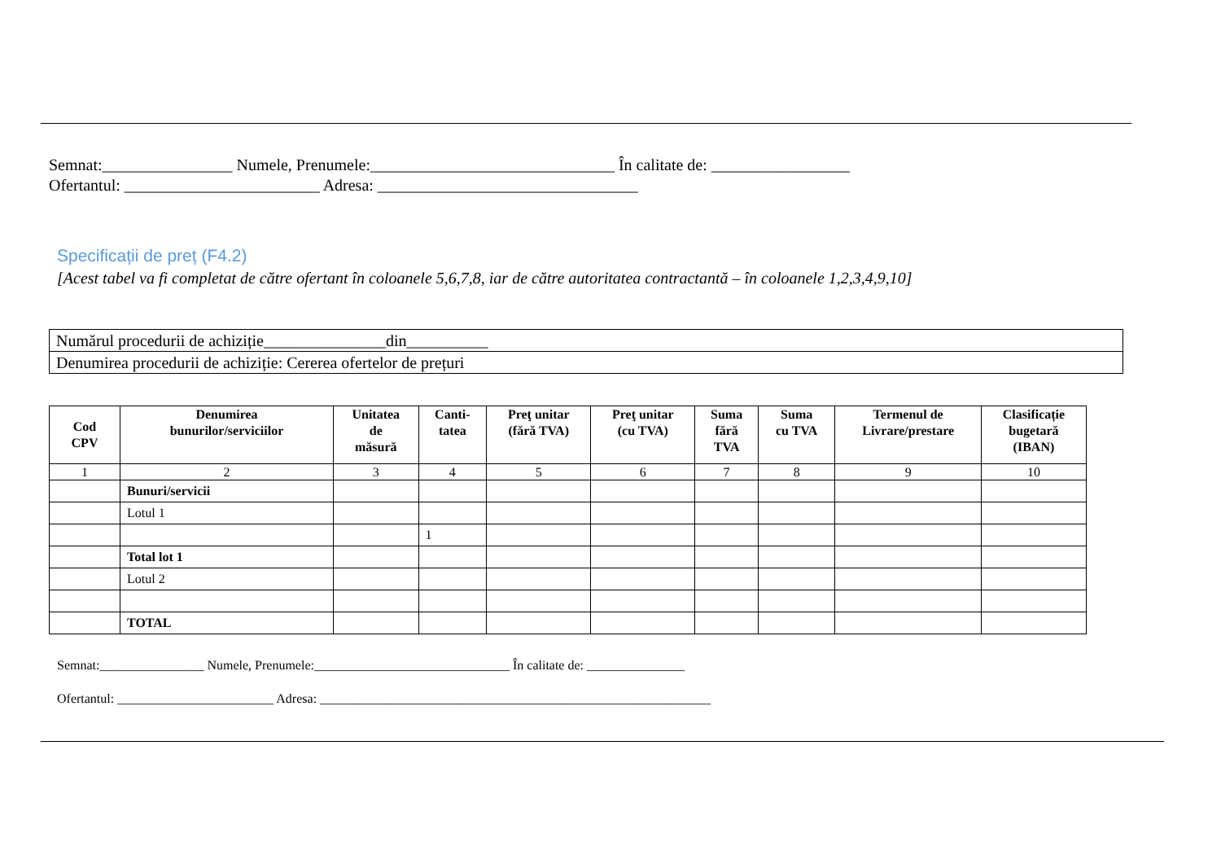Semnat:________________ Numele, Prenumele:______________________________ În calitate de: _________________
Ofertantul: ________________________ Adresa: ________________________________
Specificații de preț (F4.2)
[Acest tabel va fi completat de către ofertant în coloanele 5,6,7,8, iar de către autoritatea contractantă – în coloanele 1,2,3,4,9,10]
| Numărul procedurii de achiziție_______________din__________ |
| Denumirea procedurii de achiziție: Cererea ofertelor de prețuri |
| Cod CPV | Denumirea bunurilor/serviciilor | Unitatea de măsură | Canti- tatea | Preţ unitar (fără TVA) | Preţ unitar (cu TVA) | Suma fără TVA | Suma cu TVA | Termenul de Livrare/prestare | Clasificație bugetară (IBAN) |
| --- | --- | --- | --- | --- | --- | --- | --- | --- | --- |
| 1 | 2 | 3 | 4 | 5 | 6 | 7 | 8 | 9 | 10 |
| | Bunuri/servicii | | | | | | | | |
| | Lotul 1 | | | | | | | | |
| | | | 1 | | | | | | |
| | Total lot 1 | | | | | | | | |
| | Lotul 2 | | | | | | | | |
| | TOTAL | | | | | | | | |
Semnat:________________ Numele, Prenumele:______________________________ În calitate de: _______________
Ofertantul: ________________________ Adresa: ____________________________________________________________